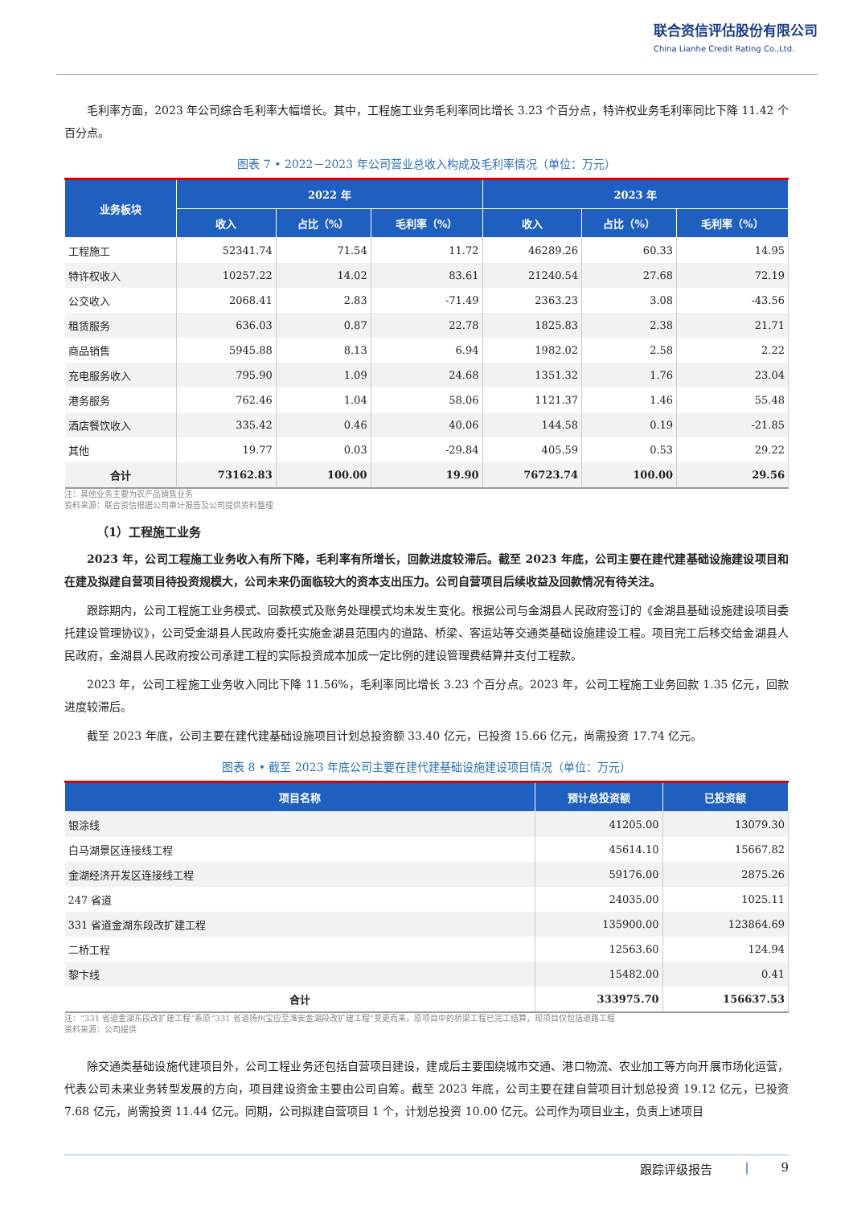联合资信评估股份有限公司
China Lianhe Credit Rating Co.,Ltd.
毛利率方面，2023 年公司综合毛利率大幅增长。其中，工程施工业务毛利率同比增长 3.23 个百分点，特许权业务毛利率同比下降 11.42 个百分点。
图表 7 • 2022－2023 年公司营业总收入构成及毛利率情况（单位：万元）
| 业务板块 | 2022 年 | | | 2023 年 | | |
| --- | --- | --- | --- | --- | --- | --- |
| | 收入 | 占比（%） | 毛利率（%） | 收入 | 占比（%） | 毛利率（%） |
| 工程施工 | 52341.74 | 71.54 | 11.72 | 46289.26 | 60.33 | 14.95 |
| 特许权收入 | 10257.22 | 14.02 | 83.61 | 21240.54 | 27.68 | 72.19 |
| 公交收入 | 2068.41 | 2.83 | -71.49 | 2363.23 | 3.08 | -43.56 |
| 租赁服务 | 636.03 | 0.87 | 22.78 | 1825.83 | 2.38 | 21.71 |
| 商品销售 | 5945.88 | 8.13 | 6.94 | 1982.02 | 2.58 | 2.22 |
| 充电服务收入 | 795.90 | 1.09 | 24.68 | 1351.32 | 1.76 | 23.04 |
| 港务服务 | 762.46 | 1.04 | 58.06 | 1121.37 | 1.46 | 55.48 |
| 酒店餐饮收入 | 335.42 | 0.46 | 40.06 | 144.58 | 0.19 | -21.85 |
| 其他 | 19.77 | 0.03 | -29.84 | 405.59 | 0.53 | 29.22 |
| 合计 | 73162.83 | 100.00 | 19.90 | 76723.74 | 100.00 | 29.56 |
注：其他业务主要为农产品销售业务
资料来源：联合资信根据公司审计报告及公司提供资料整理
（1）工程施工业务
2023 年，公司工程施工业务收入有所下降，毛利率有所增长，回款进度较滞后。截至 2023 年底，公司主要在建代建基础设施建设项目和在建及拟建自营项目待投资规模大，公司未来仍面临较大的资本支出压力。公司自营项目后续收益及回款情况有待关注。
跟踪期内，公司工程施工业务模式、回款模式及账务处理模式均未发生变化。根据公司与金湖县人民政府签订的《金湖县基础设施建设项目委托建设管理协议》，公司受金湖县人民政府委托实施金湖县范围内的道路、桥梁、客运站等交通类基础设施建设工程。项目完工后移交给金湖县人民政府，金湖县人民政府按公司承建工程的实际投资成本加成一定比例的建设管理费结算并支付工程款。
2023 年，公司工程施工业务收入同比下降 11.56%，毛利率同比增长 3.23 个百分点。2023 年，公司工程施工业务回款 1.35 亿元，回款进度较滞后。
截至 2023 年底，公司主要在建代建基础设施项目计划总投资额 33.40 亿元，已投资 15.66 亿元，尚需投资 17.74 亿元。
图表 8 • 截至 2023 年底公司主要在建代建基础设施建设项目情况（单位：万元）
| 项目名称 | 预计总投资额 | 已投资额 |
| --- | --- | --- |
| 银涂线 | 41205.00 | 13079.30 |
| 白马湖景区连接线工程 | 45614.10 | 15667.82 |
| 金湖经济开发区连接线工程 | 59176.00 | 2875.26 |
| 247 省道 | 24035.00 | 1025.11 |
| 331 省道金湖东段改扩建工程 | 135900.00 | 123864.69 |
| 二桥工程 | 12563.60 | 124.94 |
| 黎卞线 | 15482.00 | 0.41 |
| 合计 | 333975.70 | 156637.53 |
注：“331 省道金湖东段改扩建工程”系原“331 省道扬州宝应至淮安金湖段改扩建工程”变更而来，原项目中的桥梁工程已完工结算，现项目仅包括道路工程
资料来源：公司提供
除交通类基础设施代建项目外，公司工程业务还包括自营项目建设，建成后主要围绕城市交通、港口物流、农业加工等方向开展市场化运营，代表公司未来业务转型发展的方向，项目建设资金主要由公司自筹。截至 2023 年底，公司主要在建自营项目计划总投资 19.12 亿元，已投资 7.68 亿元，尚需投资 11.44 亿元。同期，公司拟建自营项目 1 个，计划总投资 10.00 亿元。公司作为项目业主，负责上述项目
跟踪评级报告 | 9